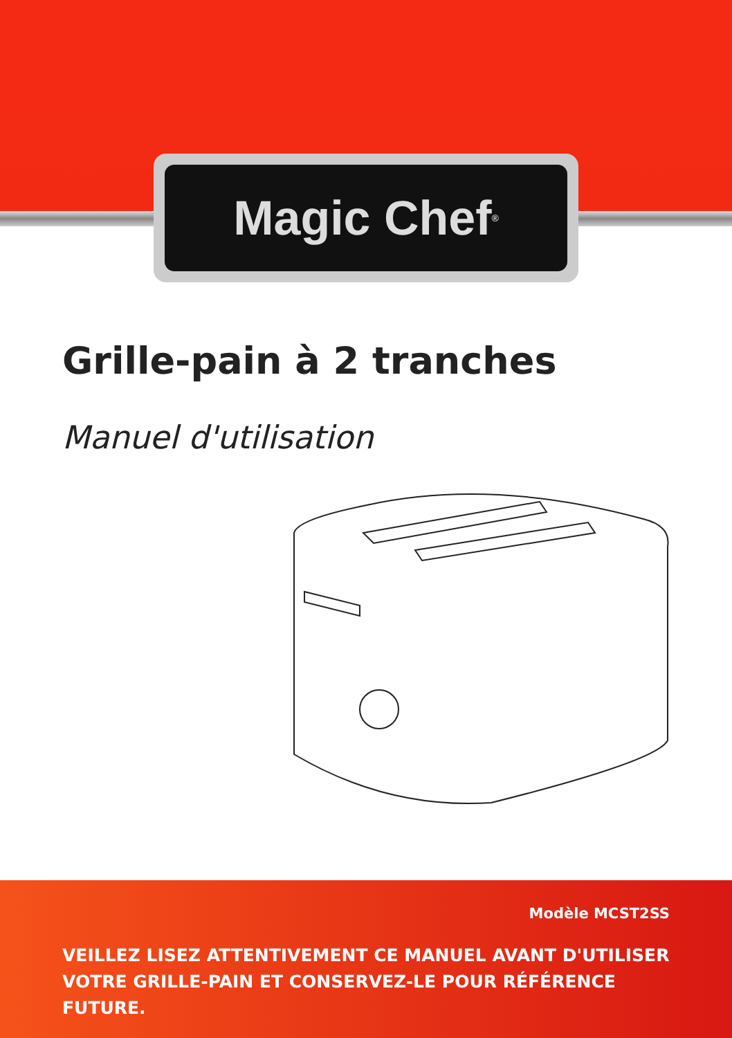Magic Chef<sup>®</sup>
Grille-pain à 2 tranches
Manuel d'utilisation
Modèle MCST2SS
VEILLEZ LISEZ ATTENTIVEMENT CE MANUEL AVANT D'UTILISER VOTRE GRILLE-PAIN ET CONSERVEZ-LE POUR RÉFÉRENCE FUTURE.